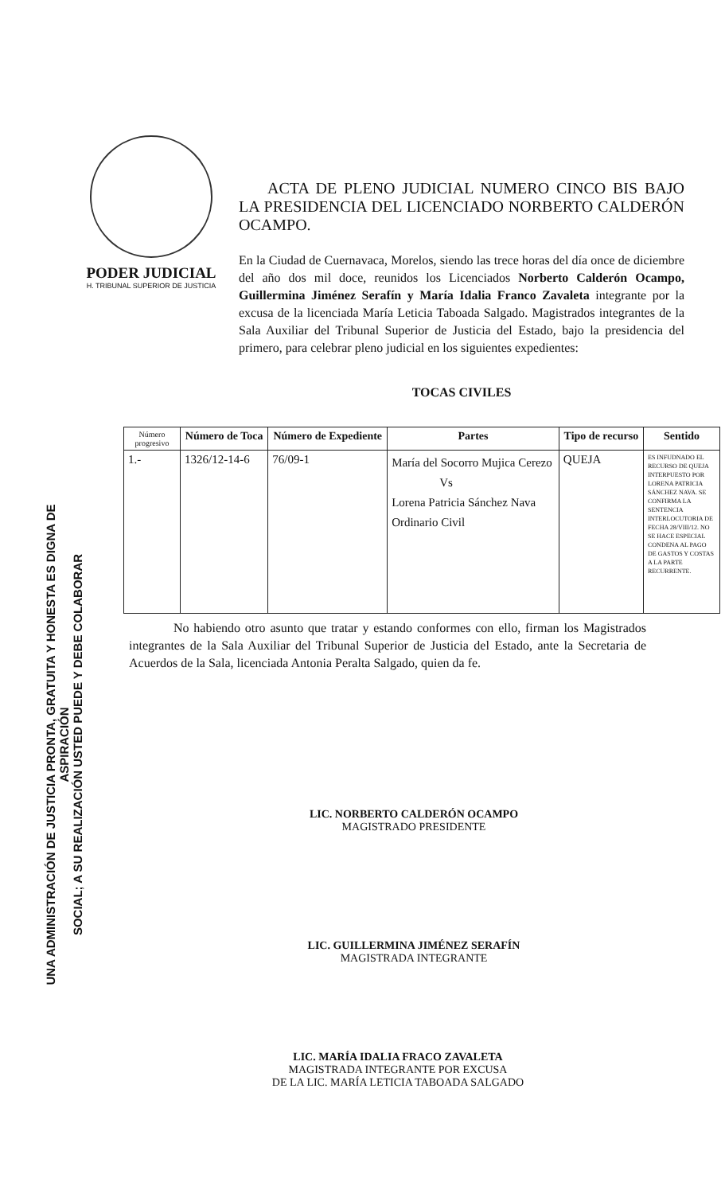PODER JUDICIAL
H. TRIBUNAL SUPERIOR DE JUSTICIA
ACTA DE PLENO JUDICIAL NUMERO CINCO BIS BAJO LA PRESIDENCIA DEL LICENCIADO NORBERTO CALDERÓN OCAMPO.
En la Ciudad de Cuernavaca, Morelos, siendo las trece horas del día once de diciembre del año dos mil doce, reunidos los Licenciados Norberto Calderón Ocampo, Guillermina Jiménez Serafín y María Idalia Franco Zavaleta integrante por la excusa de la licenciada María Leticia Taboada Salgado. Magistrados integrantes de la Sala Auxiliar del Tribunal Superior de Justicia del Estado, bajo la presidencia del primero, para celebrar pleno judicial en los siguientes expedientes:
TOCAS CIVILES
| Número progresivo | Número de Toca | Número de Expediente | Partes | Tipo de recurso | Sentido |
| --- | --- | --- | --- | --- | --- |
| 1.- | 1326/12-14-6 | 76/09-1 | María del Socorro Mujica Cerezo Vs Lorena Patricia Sánchez Nava Ordinario Civil | QUEJA | ES INFUDNADO EL RECURSO DE QUEJA INTERPUESTO POR LORENA PATRICIA SÁNCHEZ NAVA. SE CONFIRMA LA SENTENCIA INTERLOCUTORIA DE FECHA 28/VIII/12. NO SE HACE ESPECIAL CONDENA AL PAGO DE GASTOS Y COSTAS A LA PARTE RECURRENTE. |
No habiendo otro asunto que tratar y estando conformes con ello, firman los Magistrados integrantes de la Sala Auxiliar del Tribunal Superior de Justicia del Estado, ante la Secretaria de Acuerdos de la Sala, licenciada Antonia Peralta Salgado, quien da fe.
LIC. NORBERTO CALDERÓN OCAMPO
MAGISTRADO PRESIDENTE
LIC. GUILLERMINA JIMÉNEZ SERAFÍN
MAGISTRADA INTEGRANTE
LIC. MARÍA IDALIA FRACO ZAVALETA
MAGISTRADA INTEGRANTE POR EXCUSA
DE LA LIC. MARÍA LETICIA TABOADA SALGADO
UNA ADMINISTRACIÓN DE JUSTICIA PRONTA, GRATUITA Y HONESTA ES DIGNA DE ASPIRACIÓN
SOCIAL; A SU REALIZACIÓN USTED PUEDE Y DEBE COLABORAR